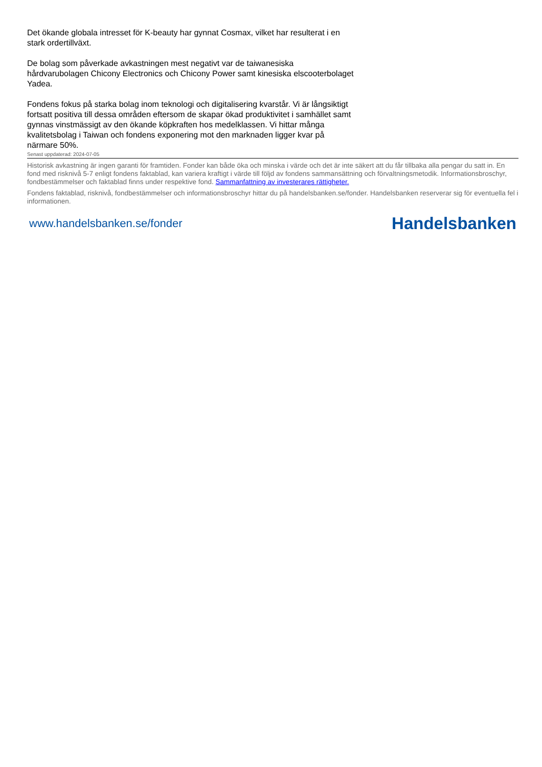Det ökande globala intresset för K-beauty har gynnat Cosmax, vilket har resulterat i en stark ordertillväxt.
De bolag som påverkade avkastningen mest negativt var de taiwanesiska hårdvarubolagen Chicony Electronics och Chicony Power samt kinesiska elscooterbolaget Yadea.
Fondens fokus på starka bolag inom teknologi och digitalisering kvarstår. Vi är långsiktigt fortsatt positiva till dessa områden eftersom de skapar ökad produktivitet i samhället samt gynnas vinstmässigt av den ökande köpkraften hos medelklassen. Vi hittar många kvalitetsbolag i Taiwan och fondens exponering mot den marknaden ligger kvar på närmare 50%.
Senast uppdaterad: 2024-07-05
Historisk avkastning är ingen garanti för framtiden. Fonder kan både öka och minska i värde och det är inte säkert att du får tillbaka alla pengar du satt in. En fond med risknivå 5-7 enligt fondens faktablad, kan variera kraftigt i värde till följd av fondens sammansättning och förvaltningsmetodik. Informationsbroschyr, fondbestämmelser och faktablad finns under respektive fond. Sammanfattning av investerares rättigheter.
Fondens faktablad, risknivå, fondbestämmelser och informationsbroschyr hittar du på handelsbanken.se/fonder. Handelsbanken reserverar sig för eventuella fel i informationen.
www.handelsbanken.se/fonder Handelsbanken